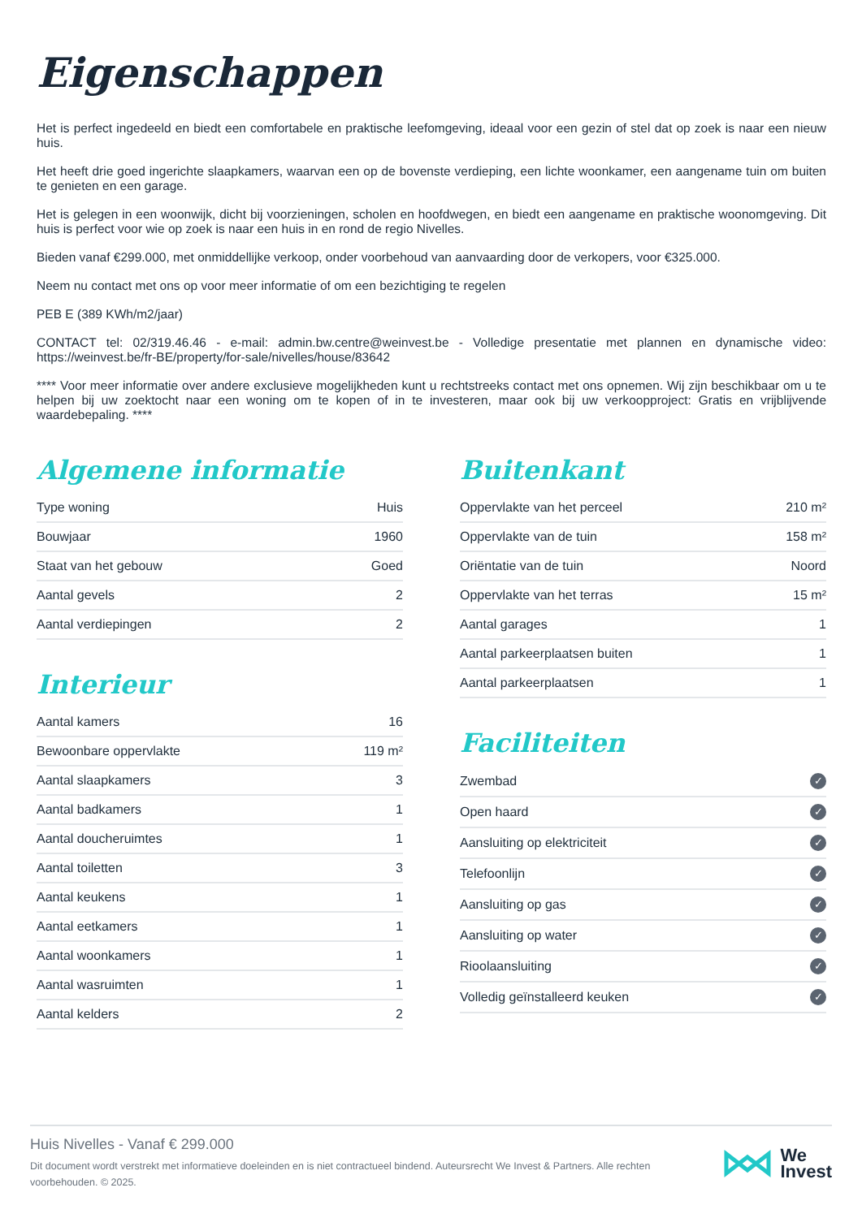Eigenschappen
Het is perfect ingedeeld en biedt een comfortabele en praktische leefomgeving, ideaal voor een gezin of stel dat op zoek is naar een nieuw huis.
Het heeft drie goed ingerichte slaapkamers, waarvan een op de bovenste verdieping, een lichte woonkamer, een aangename tuin om buiten te genieten en een garage.
Het is gelegen in een woonwijk, dicht bij voorzieningen, scholen en hoofdwegen, en biedt een aangename en praktische woonomgeving. Dit huis is perfect voor wie op zoek is naar een huis in en rond de regio Nivelles.
Bieden vanaf €299.000, met onmiddellijke verkoop, onder voorbehoud van aanvaarding door de verkopers, voor €325.000.
Neem nu contact met ons op voor meer informatie of om een bezichtiging te regelen
PEB E (389 KWh/m2/jaar)
CONTACT tel: 02/319.46.46 - e-mail: admin.bw.centre@weinvest.be - Volledige presentatie met plannen en dynamische video: https://weinvest.be/fr-BE/property/for-sale/nivelles/house/83642
**** Voor meer informatie over andere exclusieve mogelijkheden kunt u rechtstreeks contact met ons opnemen. Wij zijn beschikbaar om u te helpen bij uw zoektocht naar een woning om te kopen of in te investeren, maar ook bij uw verkoopproject: Gratis en vrijblijvende waardebepaling. ****
Algemene informatie
| Type woning | Huis |
| Bouwjaar | 1960 |
| Staat van het gebouw | Goed |
| Aantal gevels | 2 |
| Aantal verdiepingen | 2 |
Interieur
| Aantal kamers | 16 |
| Bewoonbare oppervlakte | 119 m² |
| Aantal slaapkamers | 3 |
| Aantal badkamers | 1 |
| Aantal doucheruimtes | 1 |
| Aantal toiletten | 3 |
| Aantal keukens | 1 |
| Aantal eetkamers | 1 |
| Aantal woonkamers | 1 |
| Aantal wasruimten | 1 |
| Aantal kelders | 2 |
Buitenkant
| Oppervlakte van het perceel | 210 m² |
| Oppervlakte van de tuin | 158 m² |
| Oriëntatie van de tuin | Noord |
| Oppervlakte van het terras | 15 m² |
| Aantal garages | 1 |
| Aantal parkeerplaatsen buiten | 1 |
| Aantal parkeerplaatsen | 1 |
Faciliteiten
| Zwembad | ✓ |
| Open haard | ✓ |
| Aansluiting op elektriciteit | ✓ |
| Telefoonlijn | ✓ |
| Aansluiting op gas | ✓ |
| Aansluiting op water | ✓ |
| Rioolaansluiting | ✓ |
| Volledig geïnstalleerd keuken | ✓ |
Huis Nivelles - Vanaf € 299.000
Dit document wordt verstrekt met informatieve doeleinden en is niet contractueel bindend. Auteursrecht We Invest & Partners. Alle rechten voorbehouden. © 2025.
We
Invest